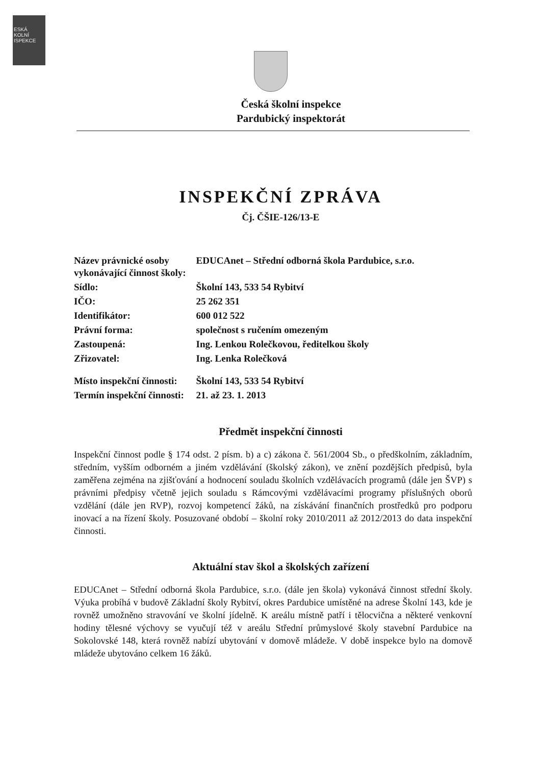ESKÁ
KOLNÍ
ISPEKCE
Česká školní inspekce
Pardubický inspektorát
INSPEKČNÍ ZPRÁVA
Čj. ČŠIE-126/13-E
| Název právnické osoby vykonávající činnost školy: | EDUCAnet – Střední odborná škola Pardubice, s.r.o. |
| Sídlo: | Školní 143, 533 54 Rybitví |
| IČO: | 25 262 351 |
| Identifikátor: | 600 012 522 |
| Právní forma: | společnost s ručením omezeným |
| Zastoupená: | Ing. Lenkou Rolečkovou, ředitelkou školy |
| Zřizovatel: | Ing. Lenka Rolečková |
| Místo inspekční činnosti: | Školní 143, 533 54 Rybitví |
| Termín inspekční činnosti: | 21. až 23. 1. 2013 |
Předmět inspekční činnosti
Inspekční činnost podle § 174 odst. 2 písm. b) a c) zákona č. 561/2004 Sb., o předškolním, základním, středním, vyšším odborném a jiném vzdělávání (školský zákon), ve znění pozdějších předpisů, byla zaměřena zejména na zjišťování a hodnocení souladu školních vzdělávacích programů (dále jen ŠVP) s právními předpisy včetně jejich souladu s Rámcovými vzdělávacími programy příslušných oborů vzdělání (dále jen RVP), rozvoj kompetencí žáků, na získávání finančních prostředků pro podporu inovací a na řízení školy. Posuzované období – školní roky 2010/2011 až 2012/2013 do data inspekční činnosti.
Aktuální stav škol a školských zařízení
EDUCAnet – Střední odborná škola Pardubice, s.r.o. (dále jen škola) vykonává činnost střední školy. Výuka probíhá v budově Základní školy Rybitví, okres Pardubice umístěné na adrese Školní 143, kde je rovněž umožněno stravování ve školní jídelně. K areálu místně patří i tělocvična a některé venkovní hodiny tělesné výchovy se vyučují též v areálu Střední průmyslové školy stavební Pardubice na Sokolovské 148, která rovněž nabízí ubytování v domově mládeže. V době inspekce bylo na domově mládeže ubytováno celkem 16 žáků.